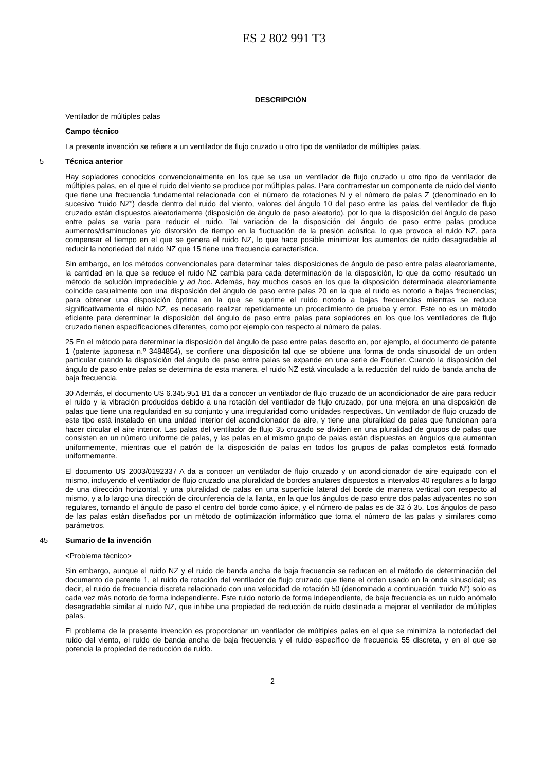ES 2 802 991 T3
DESCRIPCIÓN
Ventilador de múltiples palas
Campo técnico
La presente invención se refiere a un ventilador de flujo cruzado u otro tipo de ventilador de múltiples palas.
5 Técnica anterior
Hay sopladores conocidos convencionalmente en los que se usa un ventilador de flujo cruzado u otro tipo de ventilador de múltiples palas, en el que el ruido del viento se produce por múltiples palas. Para contrarrestar un componente de ruido del viento que tiene una frecuencia fundamental relacionada con el número de rotaciones N y el número de palas Z (denominado en lo sucesivo “ruido NZ”) desde dentro del ruido del viento, valores del ángulo 10 del paso entre las palas del ventilador de flujo cruzado están dispuestos aleatoriamente (disposición de ángulo de paso aleatorio), por lo que la disposición del ángulo de paso entre palas se varía para reducir el ruido. Tal variación de la disposición del ángulo de paso entre palas produce aumentos/disminuciones y/o distorsión de tiempo en la fluctuación de la presión acústica, lo que provoca el ruido NZ, para compensar el tiempo en el que se genera el ruido NZ, lo que hace posible minimizar los aumentos de ruido desagradable al reducir la notoriedad del ruido NZ que 15 tiene una frecuencia característica.
Sin embargo, en los métodos convencionales para determinar tales disposiciones de ángulo de paso entre palas aleatoriamente, la cantidad en la que se reduce el ruido NZ cambia para cada determinación de la disposición, lo que da como resultado un método de solución impredecible y ad hoc. Además, hay muchos casos en los que la disposición determinada aleatoriamente coincide casualmente con una disposición del ángulo de paso entre palas 20 en la que el ruido es notorio a bajas frecuencias; para obtener una disposición óptima en la que se suprime el ruido notorio a bajas frecuencias mientras se reduce significativamente el ruido NZ, es necesario realizar repetidamente un procedimiento de prueba y error. Este no es un método eficiente para determinar la disposición del ángulo de paso entre palas para sopladores en los que los ventiladores de flujo cruzado tienen especificaciones diferentes, como por ejemplo con respecto al número de palas.
25 En el método para determinar la disposición del ángulo de paso entre palas descrito en, por ejemplo, el documento de patente 1 (patente japonesa n.º 3484854), se confiere una disposición tal que se obtiene una forma de onda sinusoidal de un orden particular cuando la disposición del ángulo de paso entre palas se expande en una serie de Fourier. Cuando la disposición del ángulo de paso entre palas se determina de esta manera, el ruido NZ está vinculado a la reducción del ruido de banda ancha de baja frecuencia.
30 Además, el documento US 6.345.951 B1 da a conocer un ventilador de flujo cruzado de un acondicionador de aire para reducir el ruido y la vibración producidos debido a una rotación del ventilador de flujo cruzado, por una mejora en una disposición de palas que tiene una regularidad en su conjunto y una irregularidad como unidades respectivas. Un ventilador de flujo cruzado de este tipo está instalado en una unidad interior del acondicionador de aire, y tiene una pluralidad de palas que funcionan para hacer circular el aire interior. Las palas del ventilador de flujo 35 cruzado se dividen en una pluralidad de grupos de palas que consisten en un número uniforme de palas, y las palas en el mismo grupo de palas están dispuestas en ángulos que aumentan uniformemente, mientras que el patrón de la disposición de palas en todos los grupos de palas completos está formado uniformemente.
El documento US 2003/0192337 A da a conocer un ventilador de flujo cruzado y un acondicionador de aire equipado con el mismo, incluyendo el ventilador de flujo cruzado una pluralidad de bordes anulares dispuestos a intervalos 40 regulares a lo largo de una dirección horizontal, y una pluralidad de palas en una superficie lateral del borde de manera vertical con respecto al mismo, y a lo largo una dirección de circunferencia de la llanta, en la que los ángulos de paso entre dos palas adyacentes no son regulares, tomando el ángulo de paso el centro del borde como ápice, y el número de palas es de 32 ó 35. Los ángulos de paso de las palas están diseñados por un método de optimización informático que toma el número de las palas y similares como parámetros.
45 Sumario de la invención
<Problema técnico>
Sin embargo, aunque el ruido NZ y el ruido de banda ancha de baja frecuencia se reducen en el método de determinación del documento de patente 1, el ruido de rotación del ventilador de flujo cruzado que tiene el orden usado en la onda sinusoidal; es decir, el ruido de frecuencia discreta relacionado con una velocidad de rotación 50 (denominado a continuación “ruido N”) solo es cada vez más notorio de forma independiente. Este ruido notorio de forma independiente, de baja frecuencia es un ruido anómalo desagradable similar al ruido NZ, que inhibe una propiedad de reducción de ruido destinada a mejorar el ventilador de múltiples palas.
El problema de la presente invención es proporcionar un ventilador de múltiples palas en el que se minimiza la notoriedad del ruido del viento, el ruido de banda ancha de baja frecuencia y el ruido específico de frecuencia 55 discreta, y en el que se potencia la propiedad de reducción de ruido.
2